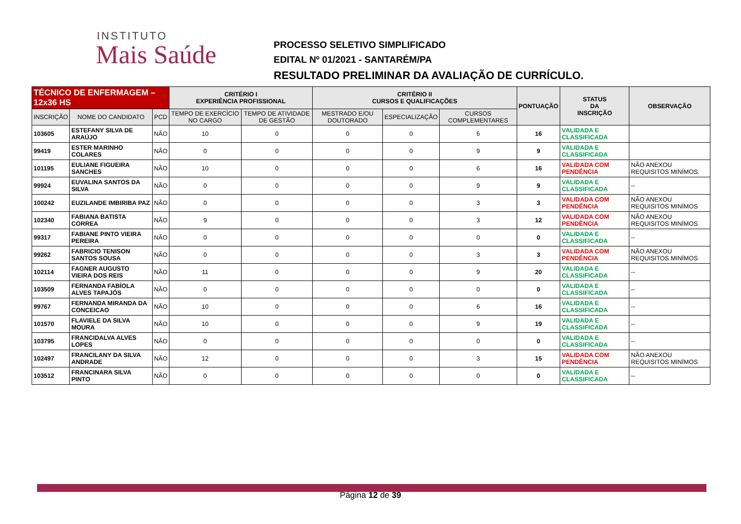INSTITUTO
Mais Saúde
PROCESSO SELETIVO SIMPLIFICADO
EDITAL Nº 01/2021 - SANTARÉM/PA
RESULTADO PRELIMINAR DA AVALIAÇÃO DE CURRÍCULO.
| TÉCNICO DE ENFERMAGEM – 12x36 HS | | | CRITÉRIO I EXPERIÊNCIA PROFISSIONAL | | CRITÉRIO II CURSOS E QUALIFICAÇÕES | | | PONTUAÇÃO | STATUS DA INSCRIÇÃO | OBSERVAÇÃO |
| --- | --- | --- | --- | --- | --- | --- | --- | --- | --- | --- |
| INSCRIÇÃO | NOME DO CANDIDATO | PCD | TEMPO DE EXERCÍCIO NO CARGO | TEMPO DE ATIVIDADE DE GESTÃO | MESTRADO E/OU DOUTORADO | ESPECIALIZAÇÃO | CURSOS COMPLEMENTARES | | | |
| 103605 | ESTEFANY SILVA DE ARAÚJO | NÃO | 10 | 0 | 0 | 0 | 6 | 16 | VALIDADA E CLASSIFICADA | |
| 99419 | ESTER MARINHO COLARES | NÃO | 0 | 0 | 0 | 0 | 9 | 9 | VALIDADA E CLASSIFICADA | |
| 101195 | EULIANE FIGUEIRA SANCHES | NÃO | 10 | 0 | 0 | 0 | 6 | 16 | VALIDADA COM PENDÊNCIA | NÃO ANEXOU REQUISITOS MINÍMOS. |
| 99924 | EUVALINA SANTOS DA SILVA | NÃO | 0 | 0 | 0 | 0 | 9 | 9 | VALIDADA E CLASSIFICADA | -- |
| 100242 | EUZILANDE IMBIRIBA PAZ | NÃO | 0 | 0 | 0 | 0 | 3 | 3 | VALIDADA COM PENDÊNCIA | NÃO ANEXOU REQUISITOS MINÍMOS |
| 102340 | FABIANA BATISTA CORREA | NÃO | 9 | 0 | 0 | 0 | 3 | 12 | VALIDADA COM PENDÊNCIA | NÃO ANEXOU REQUISITOS MINÍMOS |
| 99317 | FABIANE PINTO VIEIRA PEREIRA | NÃO | 0 | 0 | 0 | 0 | 0 | 0 | VALIDADA E CLASSIFICADA | -- |
| 99262 | FABRICIO TENISON SANTOS SOUSA | NÃO | 0 | 0 | 0 | 0 | 3 | 3 | VALIDADA COM PENDÊNCIA | NÃO ANEXOU REQUISITOS MINÍMOS |
| 102114 | FAGNER AUGUSTO VIEIRA DOS REIS | NÃO | 11 | 0 | 0 | 0 | 9 | 20 | VALIDADA E CLASSIFICADA | -- |
| 103509 | FERNANDA FABÍOLA ALVES TAPAJÓS | NÃO | 0 | 0 | 0 | 0 | 0 | 0 | VALIDADA E CLASSIFICADA | -- |
| 99767 | FERNANDA MIRANDA DA CONCEICAO | NÃO | 10 | 0 | 0 | 0 | 6 | 16 | VALIDADA E CLASSIFICADA | -- |
| 101570 | FLAVIELE DA SILVA MOURA | NÃO | 10 | 0 | 0 | 0 | 9 | 19 | VALIDADA E CLASSIFICADA | -- |
| 103795 | FRANCIDALVA ALVES LOPES | NÃO | 0 | 0 | 0 | 0 | 0 | 0 | VALIDADA E CLASSIFICADA | -- |
| 102497 | FRANCILANY DA SILVA ANDRADE | NÃO | 12 | 0 | 0 | 0 | 3 | 15 | VALIDADA COM PENDÊNCIA | NÃO ANEXOU REQUISITOS MINÍMOS |
| 103512 | FRANCINARA SILVA PINTO | NÃO | 0 | 0 | 0 | 0 | 0 | 0 | VALIDADA E CLASSIFICADA | -- |
Página 12 de 39